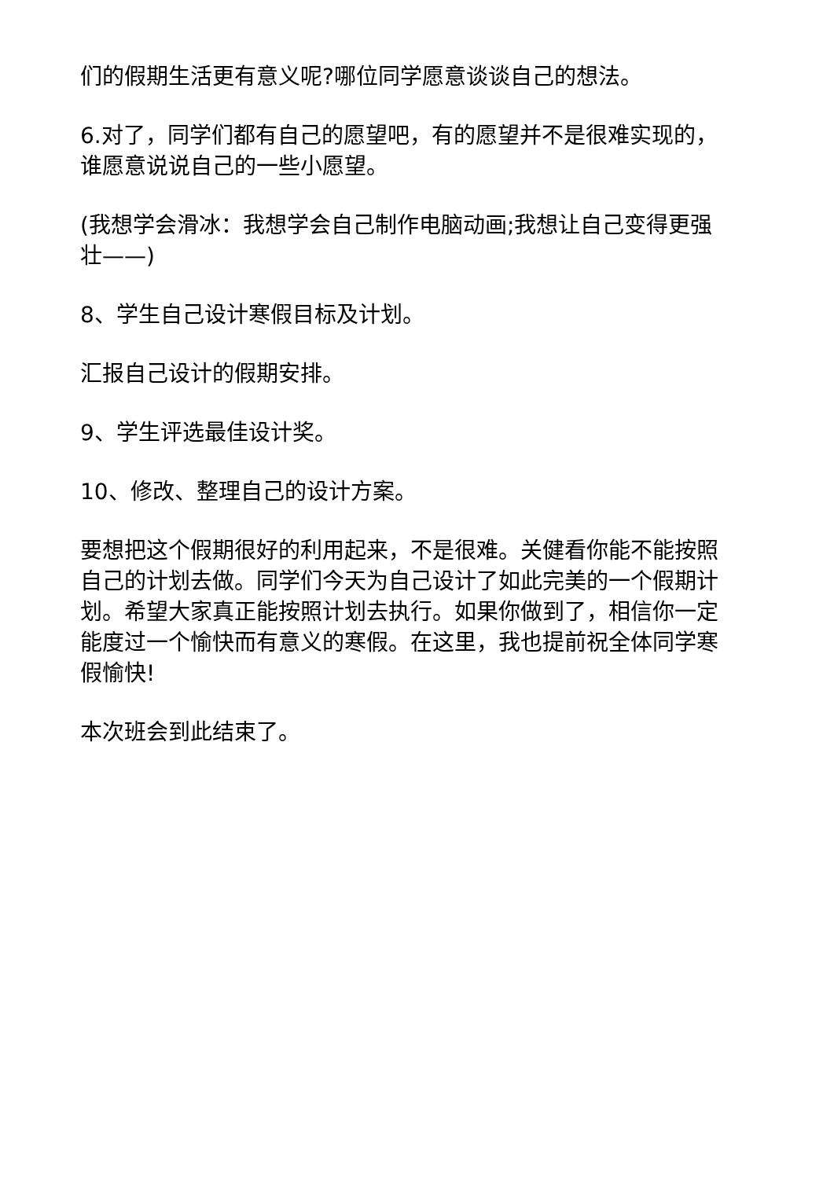们的假期生活更有意义呢?哪位同学愿意谈谈自己的想法。
6.对了，同学们都有自己的愿望吧，有的愿望并不是很难实现的，谁愿意说说自己的一些小愿望。
(我想学会滑冰：我想学会自己制作电脑动画;我想让自己变得更强壮——)
8、学生自己设计寒假目标及计划。
汇报自己设计的假期安排。
9、学生评选最佳设计奖。
10、修改、整理自己的设计方案。
要想把这个假期很好的利用起来，不是很难。关健看你能不能按照自己的计划去做。同学们今天为自己设计了如此完美的一个假期计划。希望大家真正能按照计划去执行。如果你做到了，相信你一定能度过一个愉快而有意义的寒假。在这里，我也提前祝全体同学寒假愉快!
本次班会到此结束了。